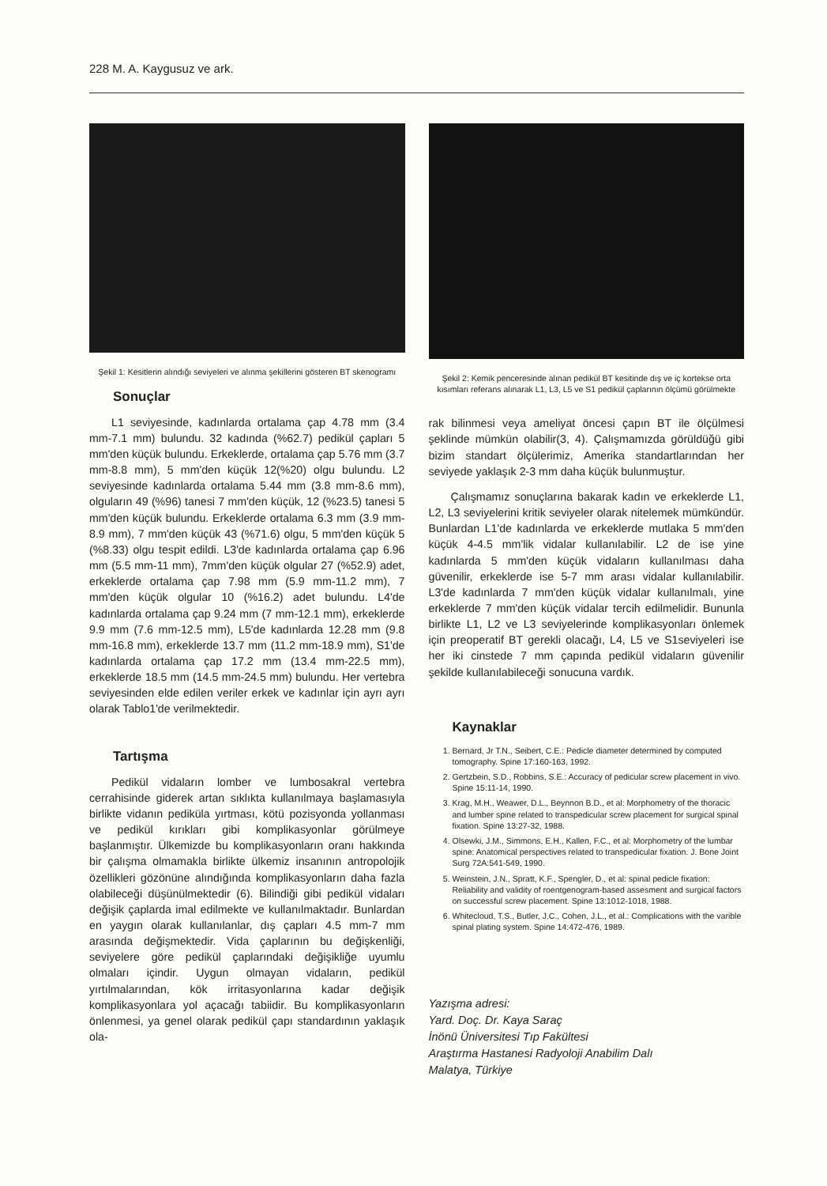228 M. A. Kaygusuz ve ark.
Şekil 1: Kesitlerin alındığı seviyeleri ve alınma şekillerini gösteren BT skenogramı
Sonuçlar
L1 seviyesinde, kadınlarda ortalama çap 4.78 mm (3.4 mm-7.1 mm) bulundu. 32 kadında (%62.7) pedikül çapları 5 mm'den küçük bulundu. Erkeklerde, ortalama çap 5.76 mm (3.7 mm-8.8 mm), 5 mm'den küçük 12(%20) olgu bulundu. L2 seviyesinde kadınlarda ortalama 5.44 mm (3.8 mm-8.6 mm), olguların 49 (%96) tanesi 7 mm'den küçük, 12 (%23.5) tanesi 5 mm'den küçük bulundu. Erkeklerde ortalama 6.3 mm (3.9 mm-8.9 mm), 7 mm'den küçük 43 (%71.6) olgu, 5 mm'den küçük 5 (%8.33) olgu tespit edildi. L3'de kadınlarda ortalama çap 6.96 mm (5.5 mm-11 mm), 7mm'den küçük olgular 27 (%52.9) adet, erkeklerde ortalama çap 7.98 mm (5.9 mm-11.2 mm), 7 mm'den küçük olgular 10 (%16.2) adet bulundu. L4'de kadınlarda ortalama çap 9.24 mm (7 mm-12.1 mm), erkeklerde 9.9 mm (7.6 mm-12.5 mm), L5'de kadınlarda 12.28 mm (9.8 mm-16.8 mm), erkeklerde 13.7 mm (11.2 mm-18.9 mm), S1'de kadınlarda ortalama çap 17.2 mm (13.4 mm-22.5 mm), erkeklerde 18.5 mm (14.5 mm-24.5 mm) bulundu. Her vertebra seviyesinden elde edilen veriler erkek ve kadınlar için ayrı ayrı olarak Tablo1'de verilmektedir.
Tartışma
Pedikül vidaların lomber ve lumbosakral vertebra cerrahisinde giderek artan sıklıkta kullanılmaya başlamasıyla birlikte vidanın pediküla yırtması, kötü pozisyonda yollanması ve pedikül kırıkları gibi komplikasyonlar görülmeye başlanmıştır. Ülkemizde bu komplikasyonların oranı hakkında bir çalışma olmamakla birlikte ülkemiz insanının antropolojik özellikleri gözönüne alındığında komplikasyonların daha fazla olabileceği düşünülmektedir (6). Bilindiği gibi pedikül vidaları değişik çaplarda imal edilmekte ve kullanılmaktadır. Bunlardan en yaygın olarak kullanılanlar, dış çapları 4.5 mm-7 mm arasında değişmektedir. Vida çaplarının bu değişkenliği, seviyelere göre pedikül çaplarındaki değişikliğe uyumlu olmaları içindir. Uygun olmayan vidaların, pedikül yırtılmalarından, kök irritasyonlarına kadar değişik komplikasyonlara yol açacağı tabiidir. Bu komplikasyonların önlenmesi, ya genel olarak pedikül çapı standardının yaklaşık ola-
Şekil 2: Kemik penceresinde alınan pedikül BT kesitinde dış ve iç kortekse orta kısımları referans alınarak L1, L3, L5 ve S1 pedikül çaplarının ölçümü görülmekte
rak bilinmesi veya ameliyat öncesi çapın BT ile ölçülmesi şeklinde mümkün olabilir(3, 4). Çalışmamızda görüldüğü gibi bizim standart ölçülerimiz, Amerika standartlarından her seviyede yaklaşık 2-3 mm daha küçük bulunmuştur.
Çalışmamız sonuçlarına bakarak kadın ve erkeklerde L1, L2, L3 seviyelerini kritik seviyeler olarak nitelemek mümkündür. Bunlardan L1'de kadınlarda ve erkeklerde mutlaka 5 mm'den küçük 4-4.5 mm'lik vidalar kullanılabilir. L2 de ise yine kadınlarda 5 mm'den küçük vidaların kullanılması daha güvenilir, erkeklerde ise 5-7 mm arası vidalar kullanılabilir. L3'de kadınlarda 7 mm'den küçük vidalar kullanılmalı, yine erkeklerde 7 mm'den küçük vidalar tercih edilmelidir. Bununla birlikte L1, L2 ve L3 seviyelerinde komplikasyonları önlemek için preoperatif BT gerekli olacağı, L4, L5 ve S1seviyeleri ise her iki cinstede 7 mm çapında pedikül vidaların güvenilir şekilde kullanılabileceği sonucuna vardık.
Kaynaklar
1. Bernard, Jr T.N., Seibert, C.E.: Pedicle diameter determined by computed tomography. Spine 17:160-163, 1992.
2. Gertzbein, S.D., Robbins, S.E.: Accuracy of pedicular screw placement in vivo. Spine 15:11-14, 1990.
3. Krag, M.H., Weawer, D.L., Beynnon B.D., et al: Morphometry of the thoracic and lumber spine related to transpedicular screw placement for surgical spinal fixation. Spine 13:27-32, 1988.
4. Olsewki, J.M., Simmons, E.H., Kallen, F.C., et al: Morphometry of the lumbar spine: Anatomical perspectives related to transpedicular fixation. J. Bone Joint Surg 72A:541-549, 1990.
5. Weinstein, J.N., Spratt, K.F., Spengler, D., et al: spinal pedicle fixation: Reliability and validity of roentgenogram-based assesment and surgical factors on successful screw placement. Spine 13:1012-1018, 1988.
6. Whitecloud, T.S., Butler, J.C., Cohen, J.L., et al.: Complications with the varible spinal plating system. Spine 14:472-476, 1989.
Yazışma adresi:
Yard. Doç. Dr. Kaya Saraç
İnönü Üniversitesi Tıp Fakültesi
Araştırma Hastanesi Radyoloji Anabilim Dalı
Malatya, Türkiye